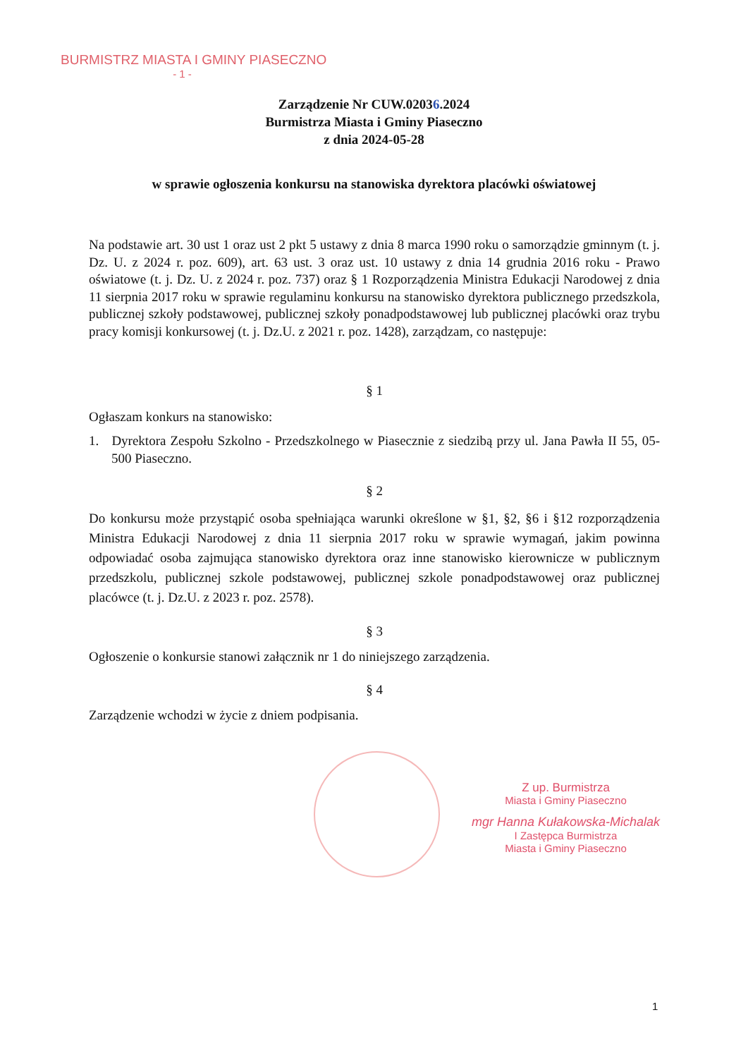BURMISTRZ MIASTA I GMINY PIASECZNO
- 1 -
Zarządzenie Nr CUW.02036.2024
Burmistrza Miasta i Gminy Piaseczno
z dnia 2024-05-28
w sprawie ogłoszenia konkursu na stanowiska dyrektora placówki oświatowej
Na podstawie art. 30 ust 1 oraz ust 2 pkt 5 ustawy z dnia 8 marca 1990 roku o samorządzie gminnym (t. j. Dz. U. z 2024 r. poz. 609), art. 63 ust. 3 oraz ust. 10 ustawy z dnia 14 grudnia 2016 roku - Prawo oświatowe (t. j. Dz. U. z 2024 r. poz. 737) oraz § 1 Rozporządzenia Ministra Edukacji Narodowej z dnia 11 sierpnia 2017 roku w sprawie regulaminu konkursu na stanowisko dyrektora publicznego przedszkola, publicznej szkoły podstawowej, publicznej szkoły ponadpodstawowej lub publicznej placówki oraz trybu pracy komisji konkursowej (t. j. Dz.U. z 2021 r. poz. 1428), zarządzam, co następuje:
§ 1
Ogłaszam konkurs na stanowisko:
1. Dyrektora Zespołu Szkolno - Przedszkolnego w Piasecznie z siedzibą przy ul. Jana Pawła II 55, 05-500 Piaseczno.
§ 2
Do konkursu może przystąpić osoba spełniająca warunki określone w §1, §2, §6 i §12 rozporządzenia Ministra Edukacji Narodowej z dnia 11 sierpnia 2017 roku w sprawie wymagań, jakim powinna odpowiadać osoba zajmująca stanowisko dyrektora oraz inne stanowisko kierownicze w publicznym przedszkolu, publicznej szkole podstawowej, publicznej szkole ponadpodstawowej oraz publicznej placówce (t. j. Dz.U. z 2023 r. poz. 2578).
§ 3
Ogłoszenie o konkursie stanowi załącznik nr 1 do niniejszego zarządzenia.
§ 4
Zarządzenie wchodzi w życie z dniem podpisania.
Z up. Burmistrza
Miasta i Gminy Piaseczno
mgr Hanna Kułakowska-Michalak
I Zastępca Burmistrza
Miasta i Gminy Piaseczno
1